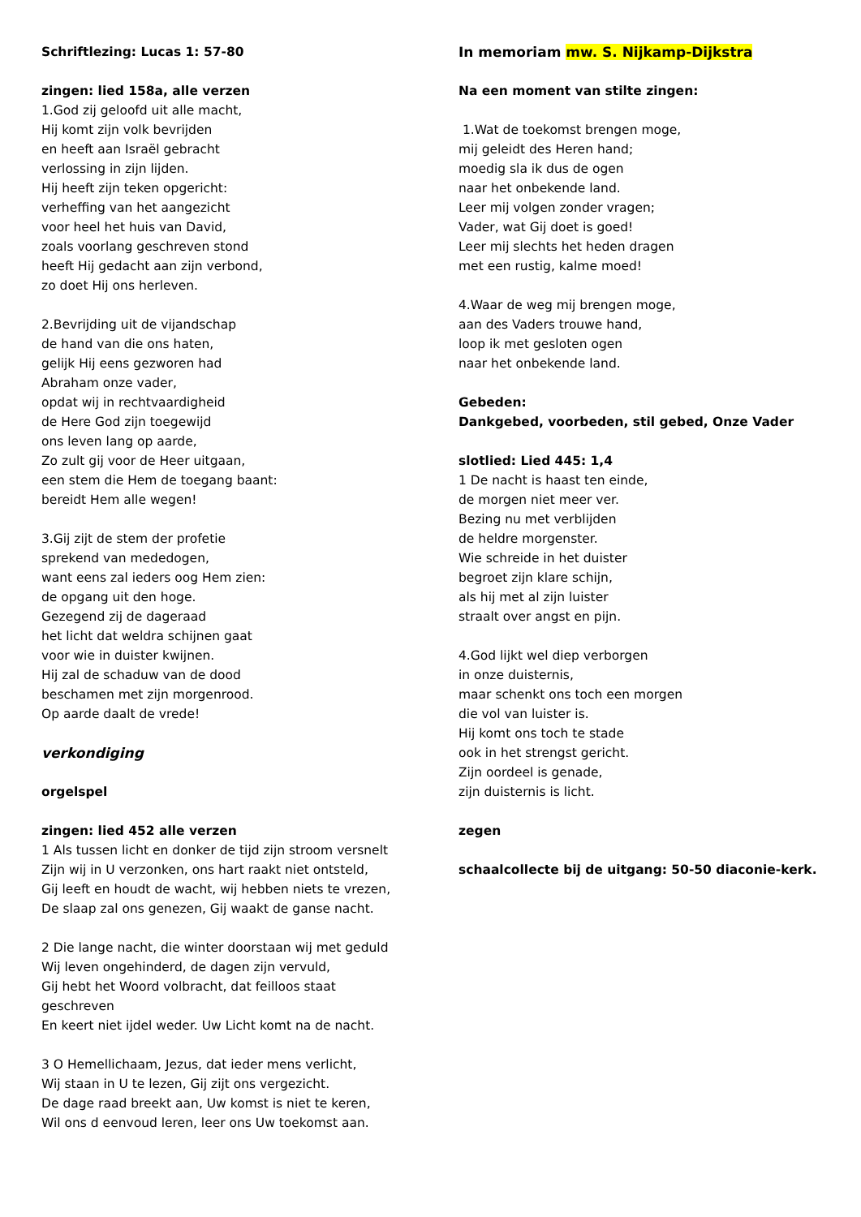Schriftlezing: Lucas 1: 57-80
zingen: lied 158a, alle verzen
1.God zij geloofd uit alle macht,
Hij komt zijn volk bevrijden
en heeft aan Israël gebracht
verlossing in zijn lijden.
Hij heeft zijn teken opgericht:
verheffing van het aangezicht
voor heel het huis van David,
zoals voorlang geschreven stond
heeft Hij gedacht aan zijn verbond,
zo doet Hij ons herleven.
2.Bevrijding uit de vijandschap
de hand van die ons haten,
gelijk Hij eens gezworen had
Abraham onze vader,
opdat wij in rechtvaardigheid
de Here God zijn toegewijd
ons leven lang op aarde,
Zo zult gij voor de Heer uitgaan,
een stem die Hem de toegang baant:
bereidt Hem alle wegen!
3.Gij zijt de stem der profetie
sprekend van mededogen,
want eens zal ieders oog Hem zien:
de opgang uit den hoge.
Gezegend zij de dageraad
het licht dat weldra schijnen gaat
voor wie in duister kwijnen.
Hij zal de schaduw van de dood
beschamen met zijn morgenrood.
Op aarde daalt de vrede!
verkondiging
orgelspel
zingen: lied 452 alle verzen
1 Als tussen licht en donker de tijd zijn stroom versnelt
Zijn wij in U verzonken, ons hart raakt niet ontsteld,
Gij leeft en houdt de wacht, wij hebben niets te vrezen,
De slaap zal ons genezen, Gij waakt de ganse nacht.
2 Die lange nacht, die winter doorstaan wij met geduld
Wij leven ongehinderd, de dagen zijn vervuld,
Gij hebt het Woord volbracht, dat feilloos staat
geschreven
En keert niet ijdel weder. Uw Licht komt na de nacht.
3 O Hemellichaam, Jezus, dat ieder mens verlicht,
Wij staan in U te lezen, Gij zijt ons vergezicht.
De dage raad breekt aan, Uw komst is niet te keren,
Wil ons d eenvoud leren, leer ons Uw toekomst aan.
In memoriam mw. S. Nijkamp-Dijkstra
Na een moment van stilte zingen:
1.Wat de toekomst brengen moge,
mij geleidt des Heren hand;
moedig sla ik dus de ogen
naar het onbekende land.
Leer mij volgen zonder vragen;
Vader, wat Gij doet is goed!
Leer mij slechts het heden dragen
met een rustig, kalme moed!
4.Waar de weg mij brengen moge,
aan des Vaders trouwe hand,
loop ik met gesloten ogen
naar het onbekende land.
Gebeden:
Dankgebed, voorbeden, stil gebed, Onze Vader
slotlied: Lied 445: 1,4
1 De nacht is haast ten einde,
de morgen niet meer ver.
Bezing nu met verblijden
de heldre morgenster.
Wie schreide in het duister
begroet zijn klare schijn,
als hij met al zijn luister
straalt over angst en pijn.
4.God lijkt wel diep verborgen
in onze duisternis,
maar schenkt ons toch een morgen
die vol van luister is.
Hij komt ons toch te stade
ook in het strengst gericht.
Zijn oordeel is genade,
zijn duisternis is licht.
zegen
schaalcollecte bij de uitgang: 50-50 diaconie-kerk.